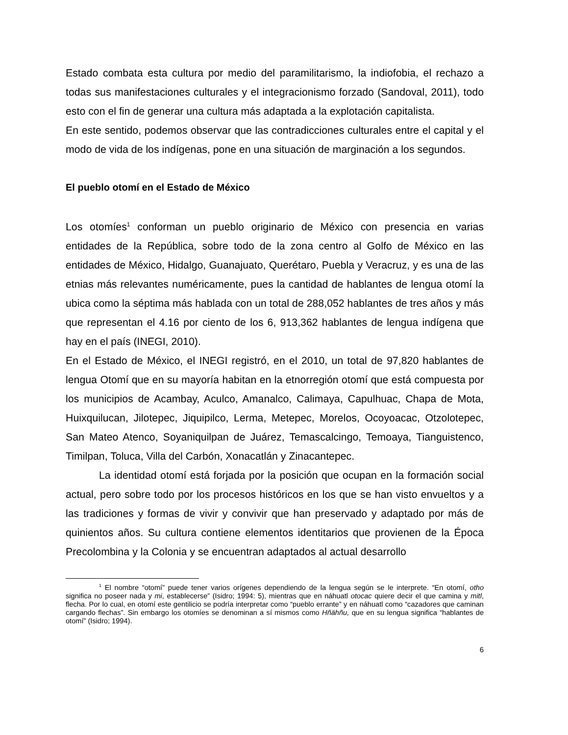Estado combata esta cultura por medio del paramilitarismo, la indiofobia, el rechazo a todas sus manifestaciones culturales y el integracionismo forzado (Sandoval, 2011), todo esto con el fin de generar una cultura más adaptada a la explotación capitalista.
En este sentido, podemos observar que las contradicciones culturales entre el capital y el modo de vida de los indígenas, pone en una situación de marginación a los segundos.
El pueblo otomí en el Estado de México
Los otomíes<sup>1</sup> conforman un pueblo originario de México con presencia en varias entidades de la República, sobre todo de la zona centro al Golfo de México en las entidades de México, Hidalgo, Guanajuato, Querétaro, Puebla y Veracruz, y es una de las etnias más relevantes numéricamente, pues la cantidad de hablantes de lengua otomí la ubica como la séptima más hablada con un total de 288,052 hablantes de tres años y más que representan el 4.16 por ciento de los 6, 913,362 hablantes de lengua indígena que hay en el país (INEGI, 2010).
En el Estado de México, el INEGI registró, en el 2010, un total de 97,820 hablantes de lengua Otomí que en su mayoría habitan en la etnorregión otomí que está compuesta por los municipios de Acambay, Aculco, Amanalco, Calimaya, Capulhuac, Chapa de Mota, Huixquilucan, Jilotepec, Jiquipilco, Lerma, Metepec, Morelos, Ocoyoacac, Otzolotepec, San Mateo Atenco, Soyaniquilpan de Juárez, Temascalcingo, Temoaya, Tianguistenco, Timilpan, Toluca, Villa del Carbón, Xonacatlán y Zinacantepec.
La identidad otomí está forjada por la posición que ocupan en la formación social actual, pero sobre todo por los procesos históricos en los que se han visto envueltos y a las tradiciones y formas de vivir y convivir que han preservado y adaptado por más de quinientos años. Su cultura contiene elementos identitarios que provienen de la Época Precolombina y la Colonia y se encuentran adaptados al actual desarrollo
<sup>1</sup> El nombre “otomí” puede tener varios orígenes dependiendo de la lengua según se le interprete. “En otomí, otho significa no poseer nada y mi, establecerse” (Isidro; 1994: 5), mientras que en náhuatl otocac quiere decir el que camina y mitl, flecha. Por lo cual, en otomí este gentilicio se podría interpretar como “pueblo errante” y en náhuatl como “cazadores que caminan cargando flechas”. Sin embargo los otomíes se denominan a sí mismos como Hñähñu, que en su lengua significa “hablantes de otomí” (Isidro; 1994).
6